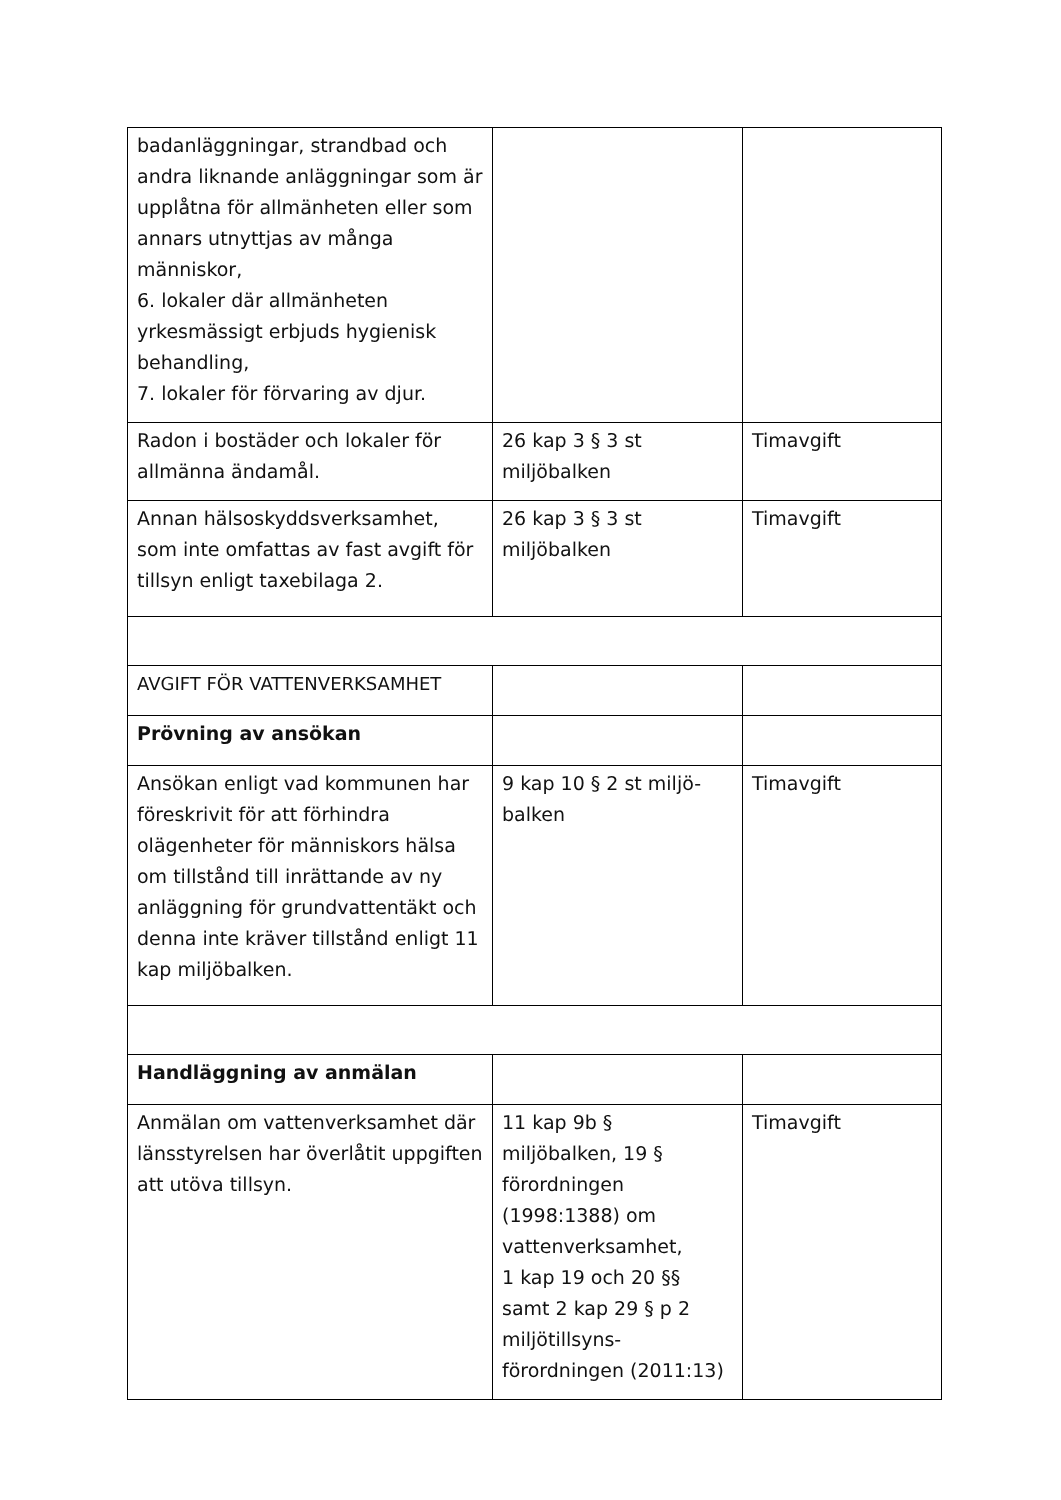| badanläggningar, strandbad och andra liknande anläggningar som är upplåtna för allmänheten eller som annars utnyttjas av många människor, 6. lokaler där allmänheten yrkesmässigt erbjuds hygienisk behandling, 7. lokaler för förvaring av djur. | | |
| Radon i bostäder och lokaler för allmänna ändamål. | 26 kap 3 § 3 st miljöbalken | Timavgift |
| Annan hälsoskyddsverksamhet, som inte omfattas av fast avgift för tillsyn enligt taxebilaga 2. | 26 kap 3 § 3 st miljöbalken | Timavgift |
| AVGIFT FÖR VATTENVERKSAMHET | | |
| Prövning av ansökan | | |
| Ansökan enligt vad kommunen har föreskrivit för att förhindra olägenheter för människors hälsa om tillstånd till inrättande av ny anläggning för grundvattentäkt och denna inte kräver tillstånd enligt 11 kap miljöbalken. | 9 kap 10 § 2 st miljö- balken | Timavgift |
| Handläggning av anmälan | | |
| Anmälan om vattenverksamhet där länsstyrelsen har överlåtit uppgiften att utöva tillsyn. | 11 kap 9b § miljöbalken, 19 § förordningen (1998:1388) om vattenverksamhet, 1 kap 19 och 20 §§ samt 2 kap 29 § p 2 miljötillsyns- förordningen (2011:13) | Timavgift |